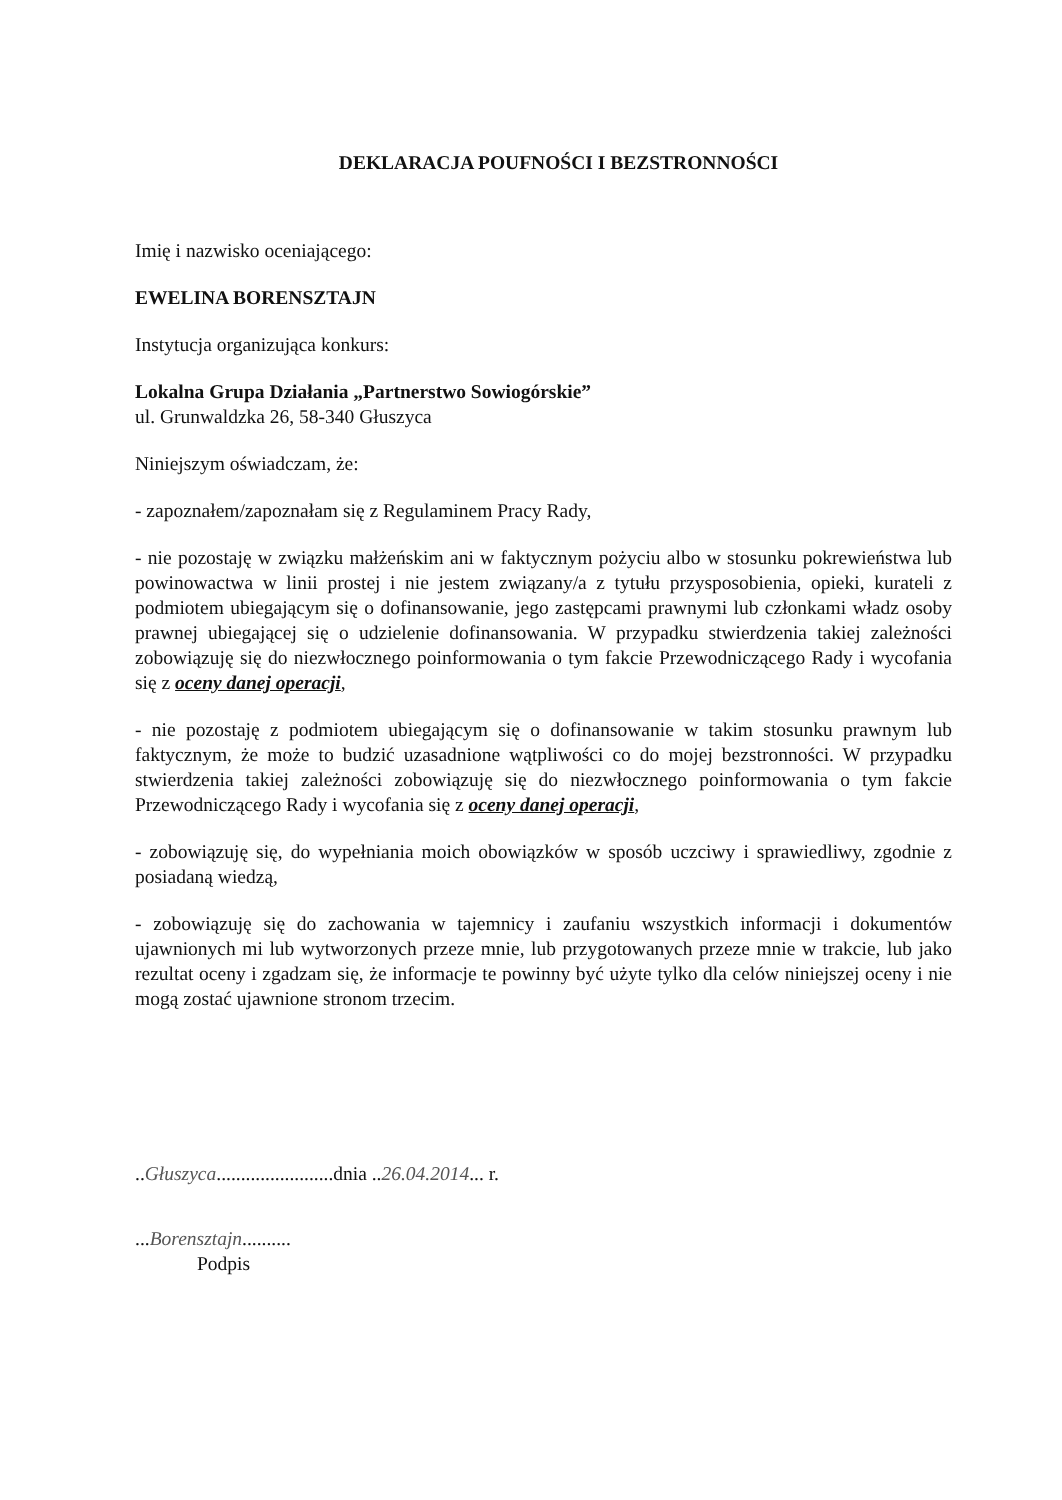DEKLARACJA POUFNOŚCI I BEZSTRONNOŚCI
Imię i nazwisko oceniającego:
EWELINA BORENSZTAJN
Instytucja organizująca konkurs:
Lokalna Grupa Działania „Partnerstwo Sowiogórskie”
ul. Grunwaldzka 26, 58-340 Głuszyca
Niniejszym oświadczam, że:
- zapoznałem/zapoznałam się z Regulaminem Pracy Rady,
- nie pozostaję w związku małżeńskim ani w faktycznym pożyciu albo w stosunku pokrewieństwa lub powinowactwa w linii prostej i nie jestem związany/a z tytułu przysposobienia, opieki, kurateli z podmiotem ubiegającym się o dofinansowanie, jego zastępcami prawnymi lub członkami władz osoby prawnej ubiegającej się o udzielenie dofinansowania. W przypadku stwierdzenia takiej zależności zobowiązuję się do niezwłocznego poinformowania o tym fakcie Przewodniczącego Rady i wycofania się z oceny danej operacji,
- nie pozostaję z podmiotem ubiegającym się o dofinansowanie w takim stosunku prawnym lub faktycznym, że może to budzić uzasadnione wątpliwości co do mojej bezstronności. W przypadku stwierdzenia takiej zależności zobowiązuję się do niezwłocznego poinformowania o tym fakcie Przewodniczącego Rady i wycofania się z oceny danej operacji,
- zobowiązuję się, do wypełniania moich obowiązków w sposób uczciwy i sprawiedliwy, zgodnie z posiadaną wiedzą,
- zobowiązuję się do zachowania w tajemnicy i zaufaniu wszystkich informacji i dokumentów ujawnionych mi lub wytworzonych przeze mnie, lub przygotowanych przeze mnie w trakcie, lub jako rezultat oceny i zgadzam się, że informacje te powinny być użyte tylko dla celów niniejszej oceny i nie mogą zostać ujawnione stronom trzecim.
..Głuszyca........................dnia ..26.04.2014... r.
...Borensztajn..........
Podpis